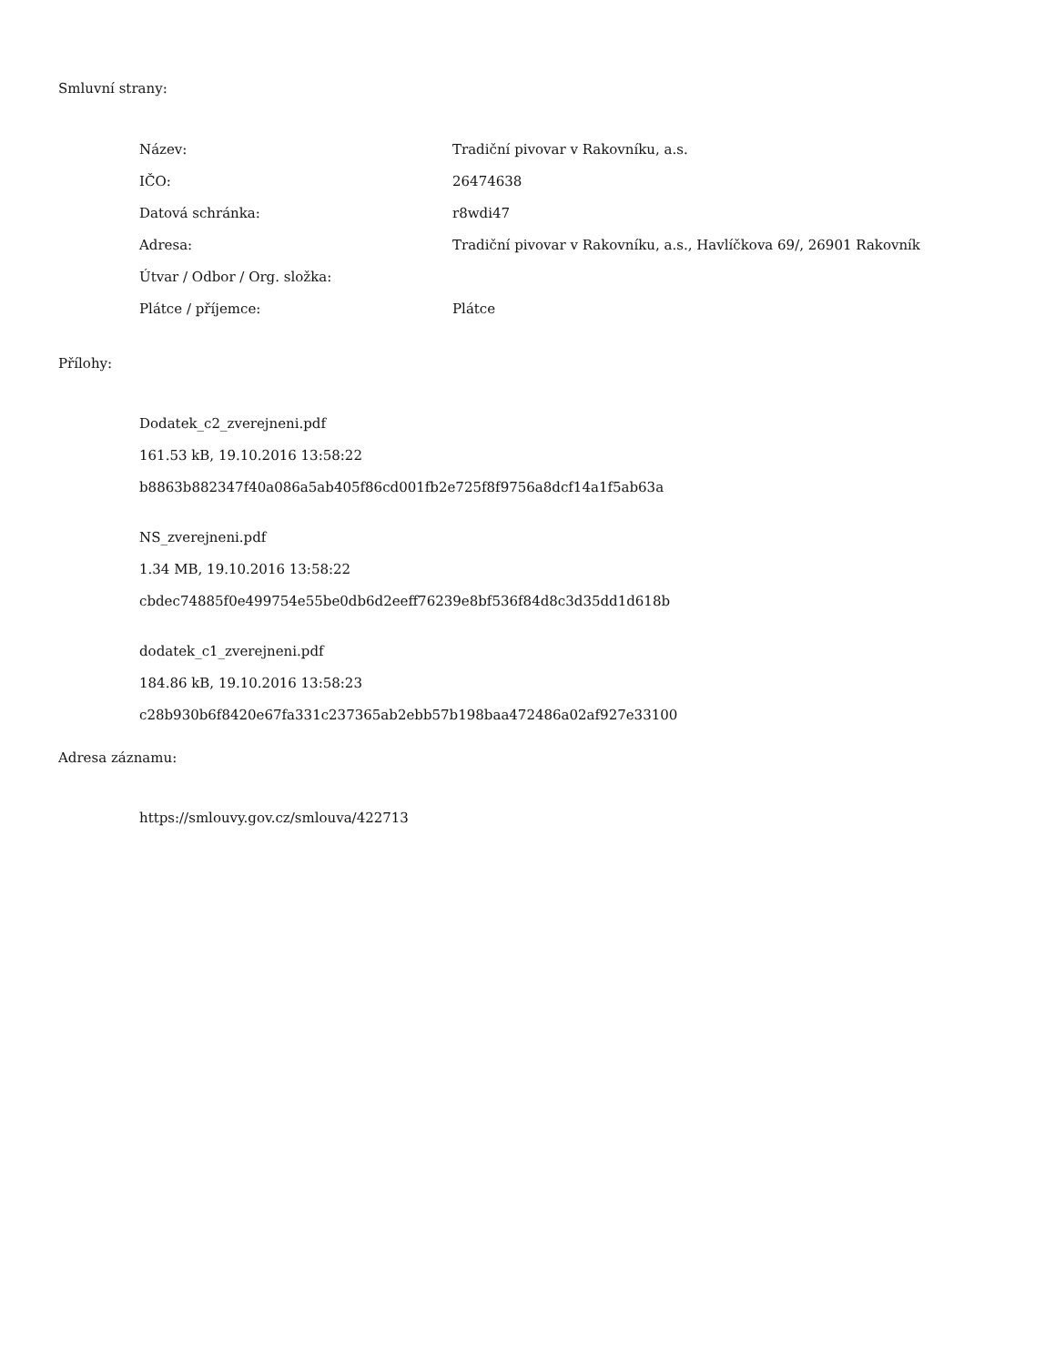Smluvní strany:
| Název: | Tradiční pivovar v Rakovníku, a.s. |
| IČO: | 26474638 |
| Datová schránka: | r8wdi47 |
| Adresa: | Tradiční pivovar v Rakovníku, a.s., Havlíčkova 69/, 26901 Rakovník |
| Útvar / Odbor / Org. složka: | |
| Plátce / příjemce: | Plátce |
Přílohy:
Dodatek_c2_zverejneni.pdf
161.53 kB, 19.10.2016 13:58:22
b8863b882347f40a086a5ab405f86cd001fb2e725f8f9756a8dcf14a1f5ab63a
NS_zverejneni.pdf
1.34 MB, 19.10.2016 13:58:22
cbdec74885f0e499754e55be0db6d2eeff76239e8bf536f84d8c3d35dd1d618b
dodatek_c1_zverejneni.pdf
184.86 kB, 19.10.2016 13:58:23
c28b930b6f8420e67fa331c237365ab2ebb57b198baa472486a02af927e33100
Adresa záznamu:
https://smlouvy.gov.cz/smlouva/422713